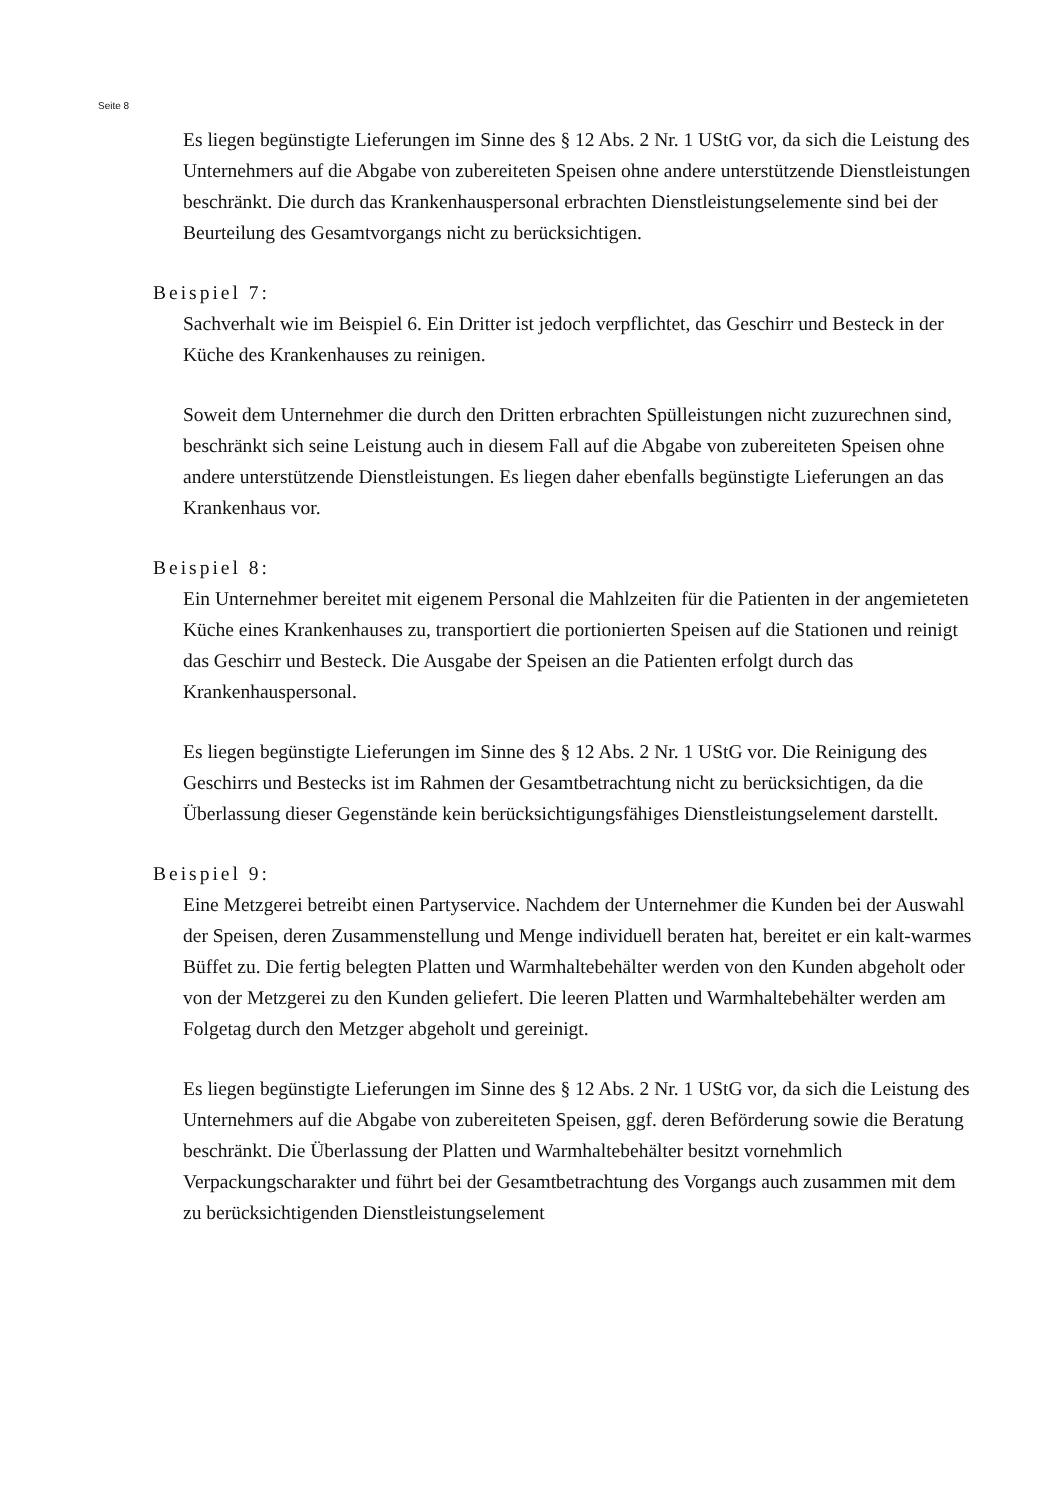Seite 8
Es liegen begünstigte Lieferungen im Sinne des § 12 Abs. 2 Nr. 1 UStG vor, da sich die Leistung des Unternehmers auf die Abgabe von zubereiteten Speisen ohne andere unterstützende Dienstleistungen beschränkt. Die durch das Krankenhauspersonal erbrachten Dienstleistungselemente sind bei der Beurteilung des Gesamtvorgangs nicht zu berücksichtigen.
Beispiel 7:
Sachverhalt wie im Beispiel 6. Ein Dritter ist jedoch verpflichtet, das Geschirr und Besteck in der Küche des Krankenhauses zu reinigen.
Soweit dem Unternehmer die durch den Dritten erbrachten Spülleistungen nicht zuzurechnen sind, beschränkt sich seine Leistung auch in diesem Fall auf die Abgabe von zubereiteten Speisen ohne andere unterstützende Dienstleistungen. Es liegen daher ebenfalls begünstigte Lieferungen an das Krankenhaus vor.
Beispiel 8:
Ein Unternehmer bereitet mit eigenem Personal die Mahlzeiten für die Patienten in der angemieteten Küche eines Krankenhauses zu, transportiert die portionierten Speisen auf die Stationen und reinigt das Geschirr und Besteck. Die Ausgabe der Speisen an die Patienten erfolgt durch das Krankenhauspersonal.
Es liegen begünstigte Lieferungen im Sinne des § 12 Abs. 2 Nr. 1 UStG vor. Die Reinigung des Geschirrs und Bestecks ist im Rahmen der Gesamtbetrachtung nicht zu berücksichtigen, da die Überlassung dieser Gegenstände kein berücksichtigungsfähiges Dienstleistungselement darstellt.
Beispiel 9:
Eine Metzgerei betreibt einen Partyservice. Nachdem der Unternehmer die Kunden bei der Auswahl der Speisen, deren Zusammenstellung und Menge individuell beraten hat, bereitet er ein kalt-warmes Büffet zu. Die fertig belegten Platten und Warmhaltebehälter werden von den Kunden abgeholt oder von der Metzgerei zu den Kunden geliefert. Die leeren Platten und Warmhaltebehälter werden am Folgetag durch den Metzger abgeholt und gereinigt.
Es liegen begünstigte Lieferungen im Sinne des § 12 Abs. 2 Nr. 1 UStG vor, da sich die Leistung des Unternehmers auf die Abgabe von zubereiteten Speisen, ggf. deren Beförderung sowie die Beratung beschränkt. Die Überlassung der Platten und Warmhaltebehälter besitzt vornehmlich Verpackungscharakter und führt bei der Gesamtbetrachtung des Vorgangs auch zusammen mit dem zu berücksichtigenden Dienstleistungselement